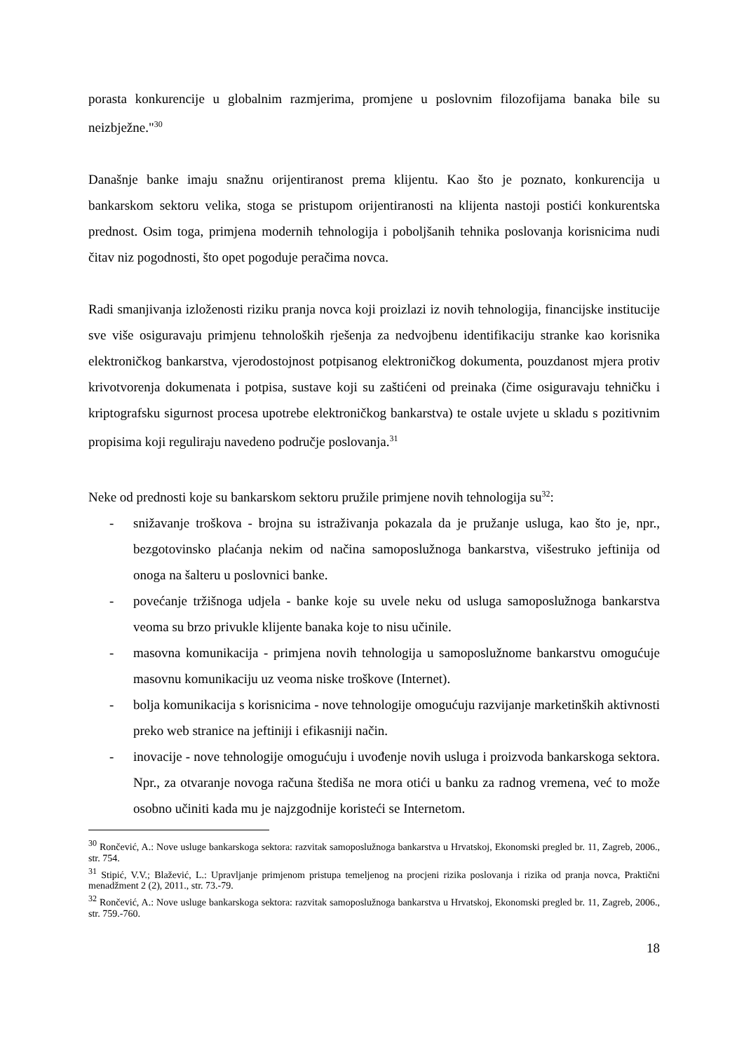porasta konkurencije u globalnim razmjerima, promjene u poslovnim filozofijama banaka bile su neizbježne."<sup>30</sup>
Današnje banke imaju snažnu orijentiranost prema klijentu. Kao što je poznato, konkurencija u bankarskom sektoru velika, stoga se pristupom orijentiranosti na klijenta nastoji postići konkurentska prednost. Osim toga, primjena modernih tehnologija i poboljšanih tehnika poslovanja korisnicima nudi čitav niz pogodnosti, što opet pogoduje peračima novca.
Radi smanjivanja izloženosti riziku pranja novca koji proizlazi iz novih tehnologija, financijske institucije sve više osiguravaju primjenu tehnoloških rješenja za nedvojbenu identifikaciju stranke kao korisnika elektroničkog bankarstva, vjerodostojnost potpisanog elektroničkog dokumenta, pouzdanost mjera protiv krivotvorenja dokumenata i potpisa, sustave koji su zaštićeni od preinaka (čime osiguravaju tehničku i kriptografsku sigurnost procesa upotrebe elektroničkog bankarstva) te ostale uvjete u skladu s pozitivnim propisima koji reguliraju navedeno područje poslovanja.<sup>31</sup>
Neke od prednosti koje su bankarskom sektoru pružile primjene novih tehnologija su<sup>32</sup>:
- snižavanje troškova - brojna su istraživanja pokazala da je pružanje usluga, kao što je, npr., bezgotovinsko plaćanja nekim od načina samoposlužnoga bankarstva, višestruko jeftinija od onoga na šalteru u poslovnici banke.
- povećanje tržišnoga udjela - banke koje su uvele neku od usluga samoposlužnoga bankarstva veoma su brzo privukle klijente banaka koje to nisu učinile.
- masovna komunikacija - primjena novih tehnologija u samoposlužnome bankarstvu omogućuje masovnu komunikaciju uz veoma niske troškove (Internet).
- bolja komunikacija s korisnicima - nove tehnologije omogućuju razvijanje marketinških aktivnosti preko web stranice na jeftiniji i efikasniji način.
- inovacije - nove tehnologije omogućuju i uvođenje novih usluga i proizvoda bankarskoga sektora. Npr., za otvaranje novoga računa štediša ne mora otići u banku za radnog vremena, već to može osobno učiniti kada mu je najzgodnije koristeći se Internetom.
<sup>30</sup> Rončević, A.: Nove usluge bankarskoga sektora: razvitak samoposlužnoga bankarstva u Hrvatskoj, Ekonomski pregled br. 11, Zagreb, 2006., str. 754.
<sup>31</sup> Stipić, V.V.; Blažević, L.: Upravljanje primjenom pristupa temeljenog na procjeni rizika poslovanja i rizika od pranja novca, Praktični menadžment 2 (2), 2011., str. 73.-79.
<sup>32</sup> Rončević, A.: Nove usluge bankarskoga sektora: razvitak samoposlužnoga bankarstva u Hrvatskoj, Ekonomski pregled br. 11, Zagreb, 2006., str. 759.-760.
18